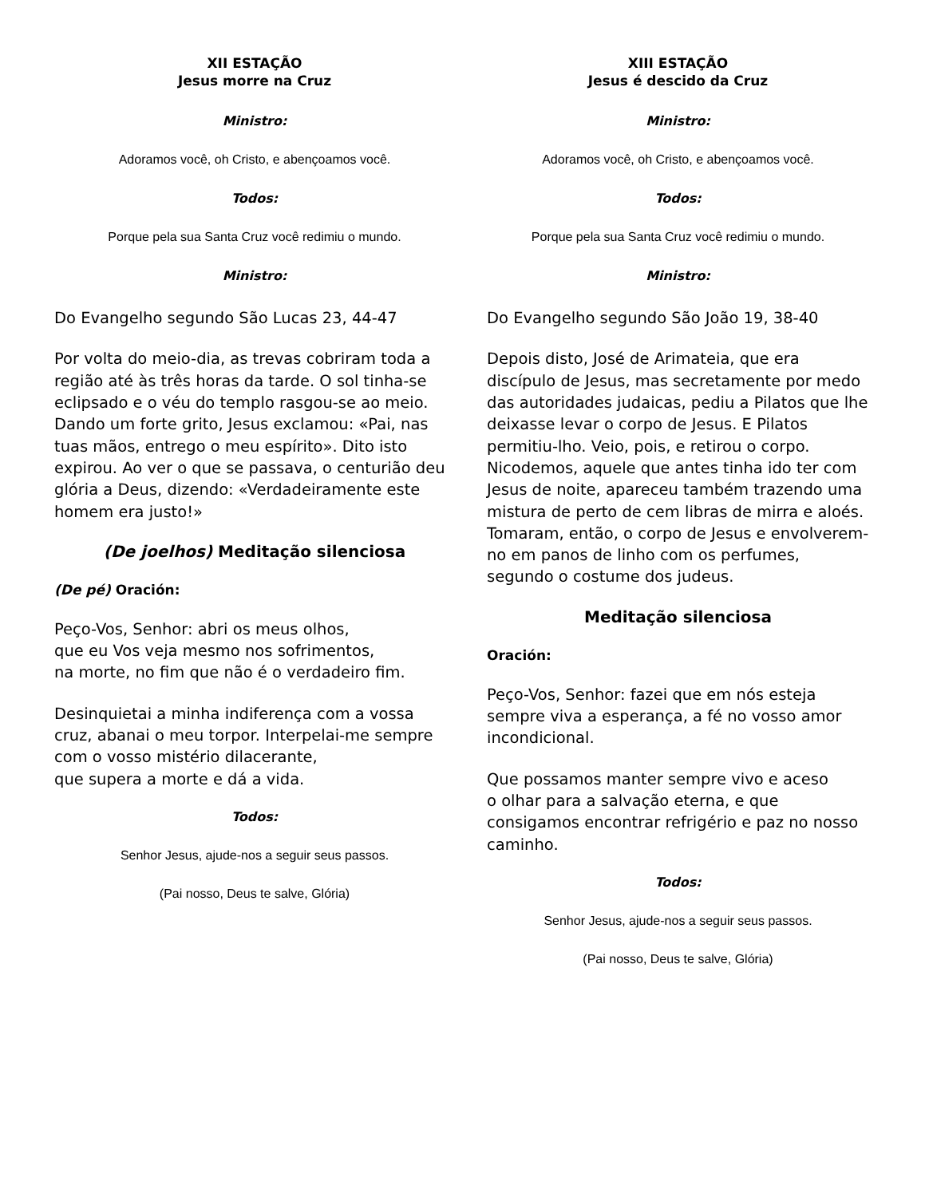XII ESTAÇÃO
Jesus morre na Cruz
Ministro:
Adoramos você, oh Cristo, e abençoamos você.
Todos:
Porque pela sua Santa Cruz você redimiu o mundo.
Ministro:
Do Evangelho segundo São Lucas 23, 44-47
Por volta do meio-dia, as trevas cobriram toda a região até às três horas da tarde. O sol tinha-se eclipsado e o véu do templo rasgou-se ao meio. Dando um forte grito, Jesus exclamou: «Pai, nas tuas mãos, entrego o meu espírito». Dito isto expirou. Ao ver o que se passava, o centurião deu glória a Deus, dizendo: «Verdadeiramente este homem era justo!»
(De joelhos) Meditação silenciosa
(De pé) Oración:
Peço-Vos, Senhor: abri os meus olhos,
que eu Vos veja mesmo nos sofrimentos,
na morte, no fim que não é o verdadeiro fim.
Desinquietai a minha indiferença com a vossa cruz, abanai o meu torpor. Interpelai-me sempre com o vosso mistério dilacerante,
que supera a morte e dá a vida.
Todos:
Senhor Jesus, ajude-nos a seguir seus passos.
(Pai nosso, Deus te salve, Glória)
XIII ESTAÇÃO
Jesus é descido da Cruz
Ministro:
Adoramos você, oh Cristo, e abençoamos você.
Todos:
Porque pela sua Santa Cruz você redimiu o mundo.
Ministro:
Do Evangelho segundo São João 19, 38-40
Depois disto, José de Arimateia, que era discípulo de Jesus, mas secretamente por medo das autoridades judaicas, pediu a Pilatos que lhe deixasse levar o corpo de Jesus. E Pilatos permitiu-lho. Veio, pois, e retirou o corpo. Nicodemos, aquele que antes tinha ido ter com Jesus de noite, apareceu também trazendo uma mistura de perto de cem libras de mirra e aloés. Tomaram, então, o corpo de Jesus e envolverem-no em panos de linho com os perfumes, segundo o costume dos judeus.
Meditação silenciosa
Oración:
Peço-Vos, Senhor: fazei que em nós esteja sempre viva a esperança, a fé no vosso amor incondicional.
Que possamos manter sempre vivo e aceso
o olhar para a salvação eterna, e que consigamos encontrar refrigério e paz no nosso caminho.
Todos:
Senhor Jesus, ajude-nos a seguir seus passos.
(Pai nosso, Deus te salve, Glória)